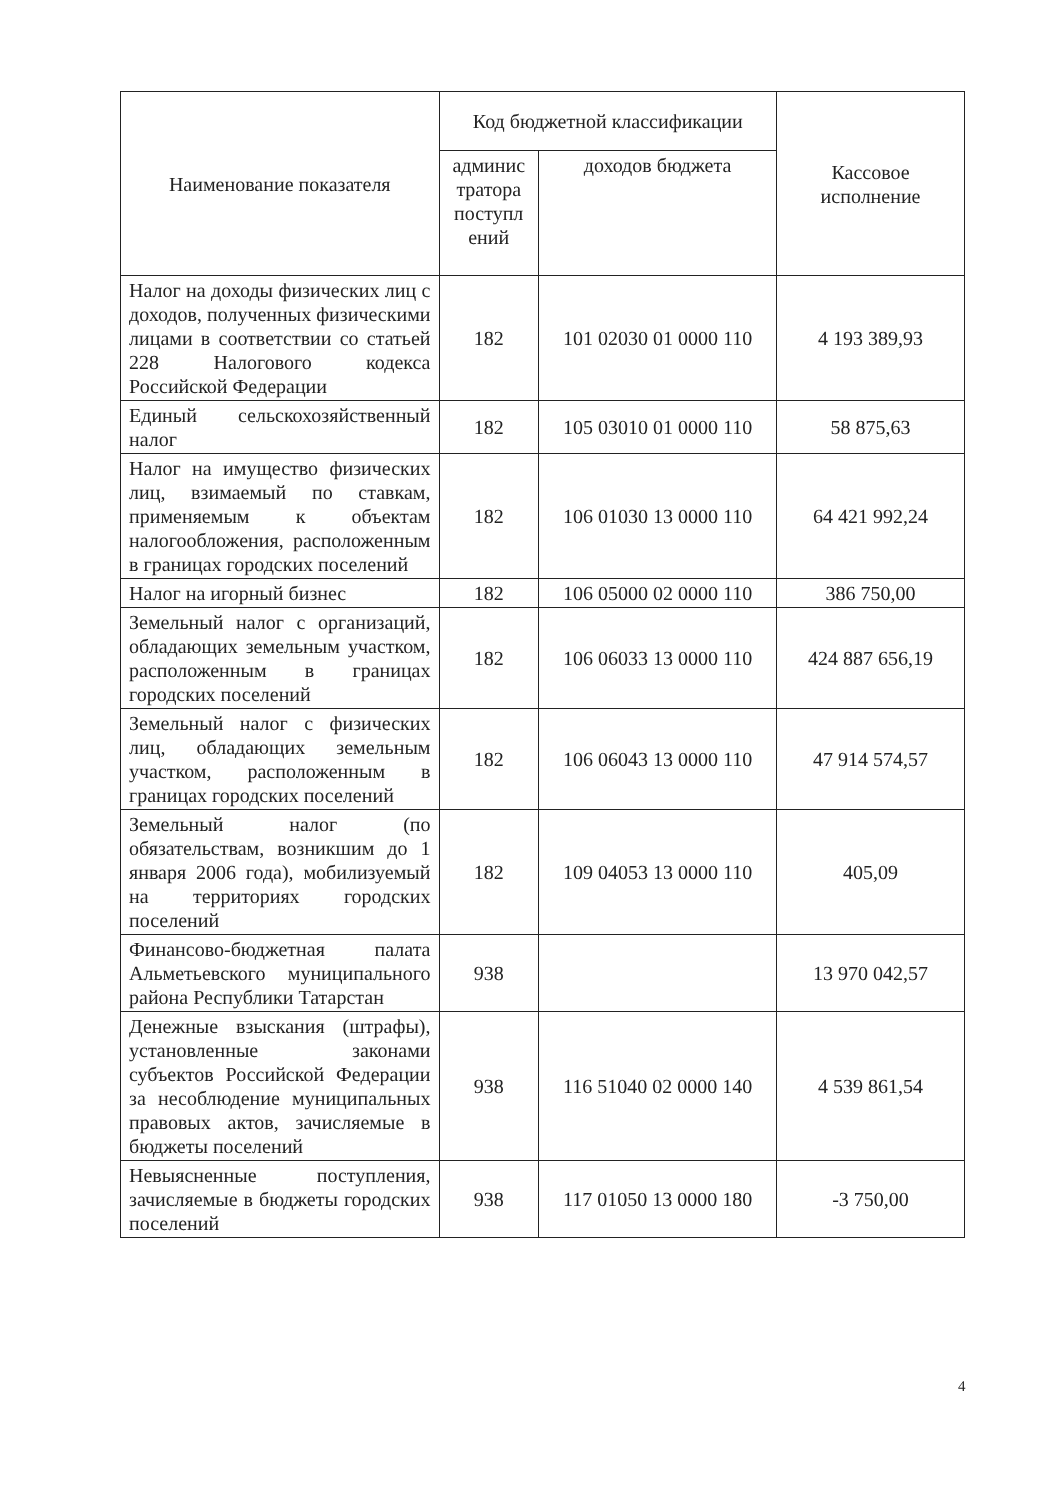| Наименование показателя | Код бюджетной классификации | | Кассовое исполнение |
| --- | --- | --- | --- |
| | админис тратора поступл ений | доходов бюджета | |
| Налог на доходы физических лиц с доходов, полученных физическими лицами в соответствии со статьей 228 Налогового кодекса Российской Федерации | 182 | 101 02030 01 0000 110 | 4 193 389,93 |
| Единый сельскохозяйственный налог | 182 | 105 03010 01 0000 110 | 58 875,63 |
| Налог на имущество физических лиц, взимаемый по ставкам, применяемым к объектам налогообложения, расположенным в границах городских поселений | 182 | 106 01030 13 0000 110 | 64 421 992,24 |
| Налог на игорный бизнес | 182 | 106 05000 02 0000 110 | 386 750,00 |
| Земельный налог с организаций, обладающих земельным участком, расположенным в границах городских поселений | 182 | 106 06033 13 0000 110 | 424 887 656,19 |
| Земельный налог с физических лиц, обладающих земельным участком, расположенным в границах городских поселений | 182 | 106 06043 13 0000 110 | 47 914 574,57 |
| Земельный налог (по обязательствам, возникшим до 1 января 2006 года), мобилизуемый на территориях городских поселений | 182 | 109 04053 13 0000 110 | 405,09 |
| Финансово-бюджетная палата Альметьевского муниципального района Республики Татарстан | 938 | | 13 970 042,57 |
| Денежные взыскания (штрафы), установленные законами субъектов Российской Федерации за несоблюдение муниципальных правовых актов, зачисляемые в бюджеты поселений | 938 | 116 51040 02 0000 140 | 4 539 861,54 |
| Невыясненные поступления, зачисляемые в бюджеты городских поселений | 938 | 117 01050 13 0000 180 | -3 750,00 |
4